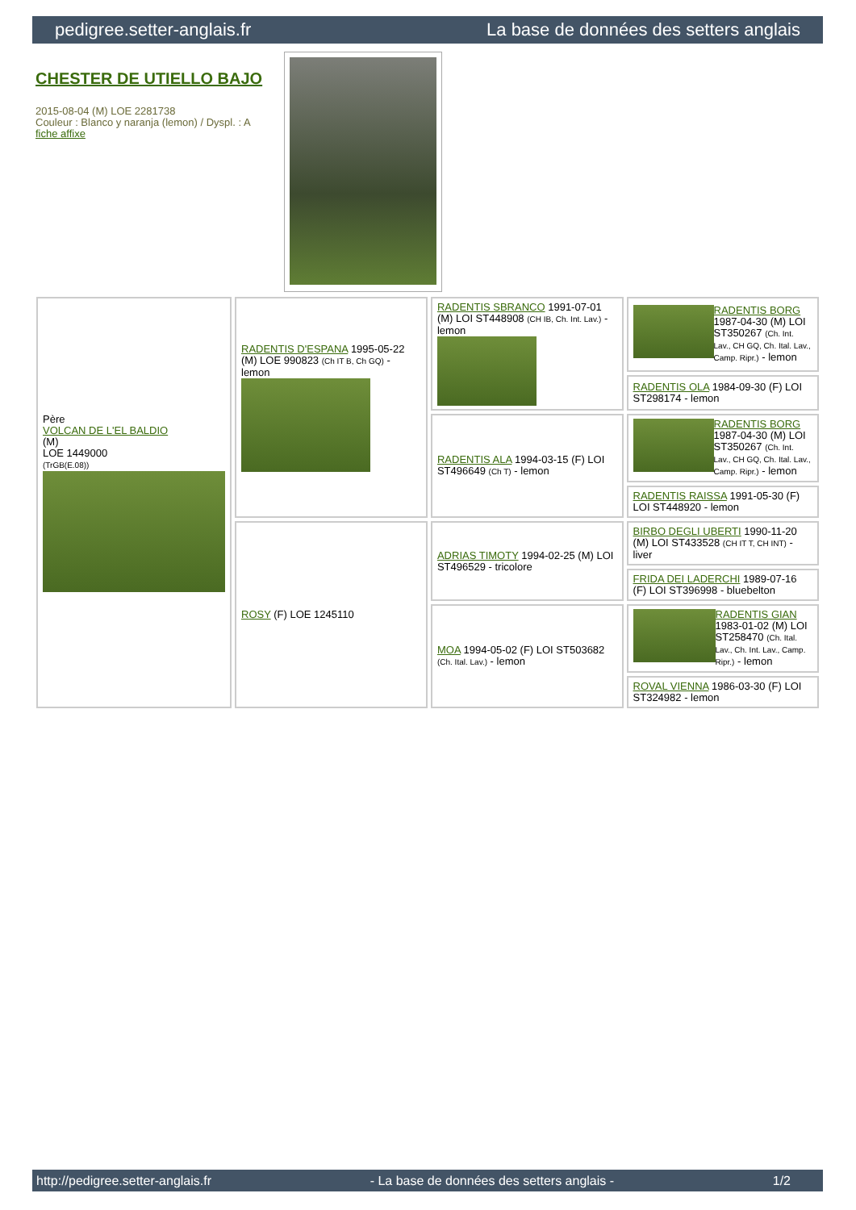pedigree.setter-anglais.fr La base de données des setters anglais
CHESTER DE UTIELLO BAJO
2015-08-04 (M) LOE 2281738
Couleur : Blanco y naranja (lemon) / Dyspl. : A
fiche affixe
| Père VOLCAN DE L'EL BALDIO (M) LOE 1449000 (TrGB(E.08)) | RADENTIS D'ESPANA 1995-05-22 (M) LOE 990823 (Ch IT B, Ch GQ) - lemon | RADENTIS SBRANCO 1991-07-01 (M) LOI ST448908 (CH IB, Ch. Int. Lav.) - lemon | RADENTIS BORG 1987-04-30 (M) LOI ST350267 (Ch. Int. Lav., CH GQ, Ch. Ital. Lav., Camp. Ripr.) - lemon |
| | | | RADENTIS OLA 1984-09-30 (F) LOI ST298174 - lemon |
| | | RADENTIS ALA 1994-03-15 (F) LOI ST496649 (Ch T) - lemon | RADENTIS BORG 1987-04-30 (M) LOI ST350267 (Ch. Int. Lav., CH GQ, Ch. Ital. Lav., Camp. Ripr.) - lemon |
| | | | RADENTIS RAISSA 1991-05-30 (F) LOI ST448920 - lemon |
| | ROSY (F) LOE 1245110 | ADRIAS TIMOTY 1994-02-25 (M) LOI ST496529 - tricolore | BIRBO DEGLI UBERTI 1990-11-20 (M) LOI ST433528 (CH IT T, CH INT) - liver |
| | | | FRIDA DEI LADERCHI 1989-07-16 (F) LOI ST396998 - bluebelton |
| | | MOA 1994-05-02 (F) LOI ST503682 (Ch. Ital. Lav.) - lemon | RADENTIS GIAN 1983-01-02 (M) LOI ST258470 (Ch. Ital. Lav., Ch. Int. Lav., Camp. Ripr.) - lemon |
| | | | ROVAL VIENNA 1986-03-30 (F) LOI ST324982 - lemon |
http://pedigree.setter-anglais.fr - La base de données des setters anglais - 1/2